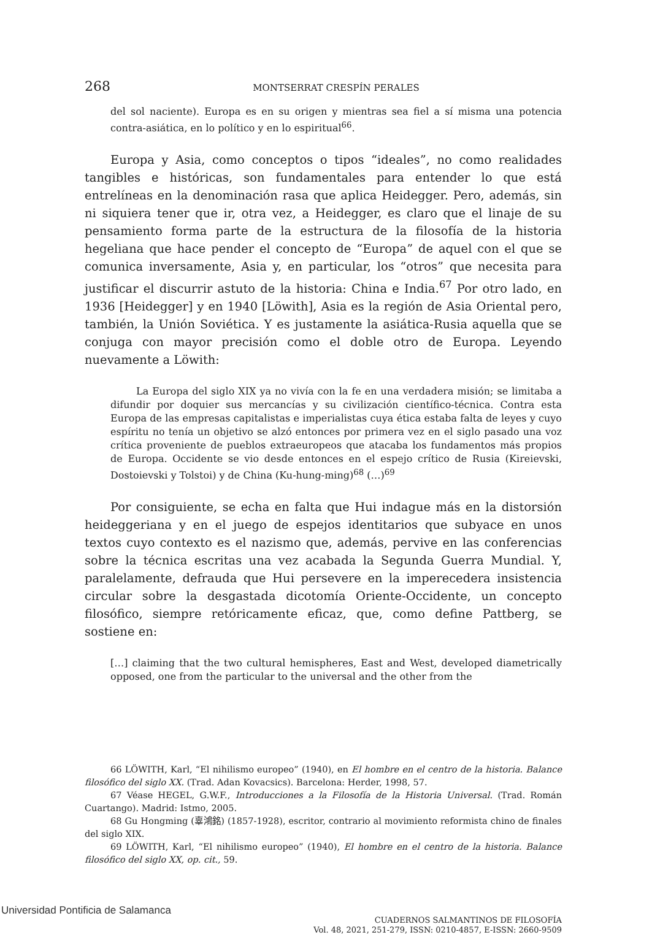268 MONTSERRAT CRESPÍN PERALES
del sol naciente). Europa es en su origen y mientras sea fiel a sí misma una potencia contra-asiática, en lo político y en lo espiritual<sup>66</sup>.
Europa y Asia, como conceptos o tipos “ideales”, no como realidades tangibles e históricas, son fundamentales para entender lo que está entrelíneas en la denominación rasa que aplica Heidegger. Pero, además, sin ni siquiera tener que ir, otra vez, a Heidegger, es claro que el linaje de su pensamiento forma parte de la estructura de la filosofía de la historia hegeliana que hace pender el concepto de “Europa” de aquel con el que se comunica inversamente, Asia y, en particular, los “otros” que necesita para justificar el discurrir astuto de la historia: China e India.<sup>67</sup> Por otro lado, en 1936 [Heidegger] y en 1940 [Löwith], Asia es la región de Asia Oriental pero, también, la Unión Soviética. Y es justamente la asiática-Rusia aquella que se conjuga con mayor precisión como el doble otro de Europa. Leyendo nuevamente a Löwith:
La Europa del siglo XIX ya no vivía con la fe en una verdadera misión; se limitaba a difundir por doquier sus mercancías y su civilización científico-técnica. Contra esta Europa de las empresas capitalistas e imperialistas cuya ética estaba falta de leyes y cuyo espíritu no tenía un objetivo se alzó entonces por primera vez en el siglo pasado una voz crítica proveniente de pueblos extraeuropeos que atacaba los fundamentos más propios de Europa. Occidente se vio desde entonces en el espejo crítico de Rusia (Kireievski, Dostoievski y Tolstoi) y de China (Ku-hung-ming)<sup>68</sup> (…)<sup>69</sup>
Por consiguiente, se echa en falta que Hui indague más en la distorsión heideggeriana y en el juego de espejos identitarios que subyace en unos textos cuyo contexto es el nazismo que, además, pervive en las conferencias sobre la técnica escritas una vez acabada la Segunda Guerra Mundial. Y, paralelamente, defrauda que Hui persevere en la imperecedera insistencia circular sobre la desgastada dicotomía Oriente-Occidente, un concepto filosófico, siempre retóricamente eficaz, que, como define Pattberg, se sostiene en:
[…] claiming that the two cultural hemispheres, East and West, developed diametrically opposed, one from the particular to the universal and the other from the
66 LÖWITH, Karl, “El nihilismo europeo” (1940), en El hombre en el centro de la historia. Balance filosófico del siglo XX. (Trad. Adan Kovacsics). Barcelona: Herder, 1998, 57.
67 Véase HEGEL, G.W.F., Introducciones a la Filosofía de la Historia Universal. (Trad. Román Cuartango). Madrid: Istmo, 2005.
68 Gu Hongming (辜鴻銘) (1857-1928), escritor, contrario al movimiento reformista chino de finales del siglo XIX.
69 LÖWITH, Karl, “El nihilismo europeo” (1940), El hombre en el centro de la historia. Balance filosófico del siglo XX, op. cit., 59.
CUADERNOS SALMANTINOS DE FILOSOFÍA
Vol. 48, 2021, 251-279, ISSN: 0210-4857, E-ISSN: 2660-9509
Universidad Pontificia de Salamanca